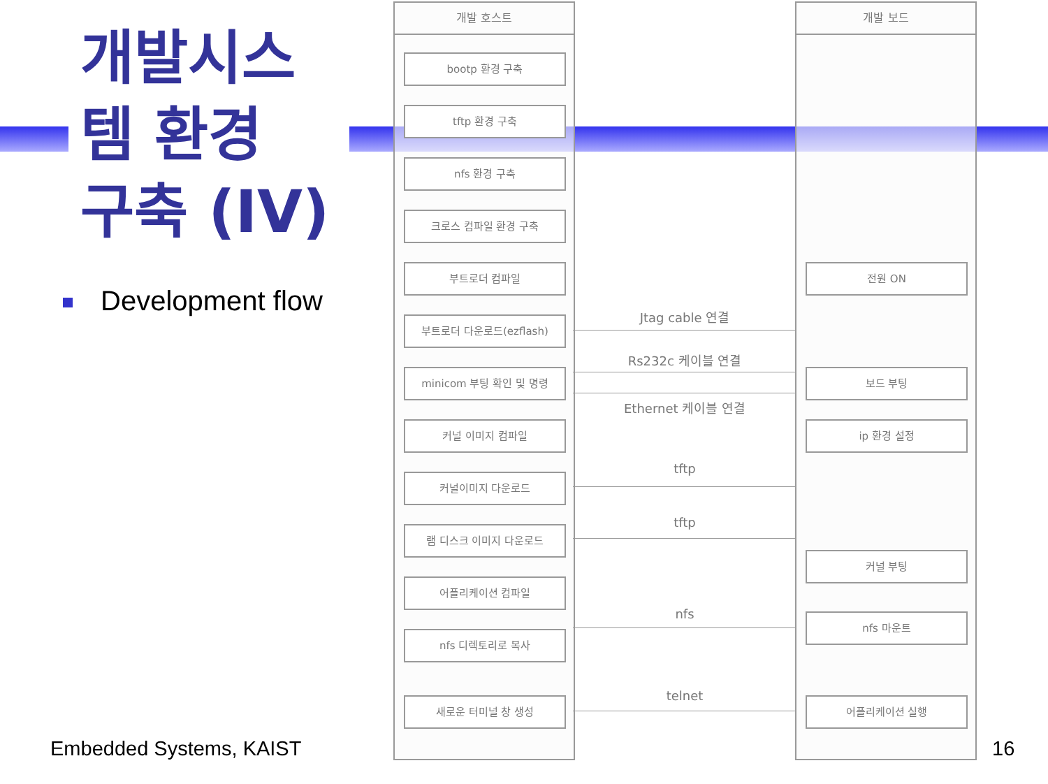개발시스
템 환경
구축 (IV)
Development flow
개발 호스트 개발 보드
bootp 환경 구축
tftp 환경 구축
nfs 환경 구축
크로스 컴파일 환경 구축
부트로더 컴파일
부트로더 다운로드(ezflash)
minicom 부팅 확인 및 명령
커널 이미지 컴파일
커널이미지 다운로드
램 디스크 이미지 다운로드
어플리케이션 컴파일
nfs 디렉토리로 복사
새로운 터미널 창 생성
전원 ON
보드 부팅
ip 환경 설정
커널 부팅
nfs 마운트
어플리케이션 실행
Jtag cable 연결
Rs232c 케이블 연결
Ethernet 케이블 연결
tftp
tftp
nfs
telnet
Embedded Systems, KAIST 16